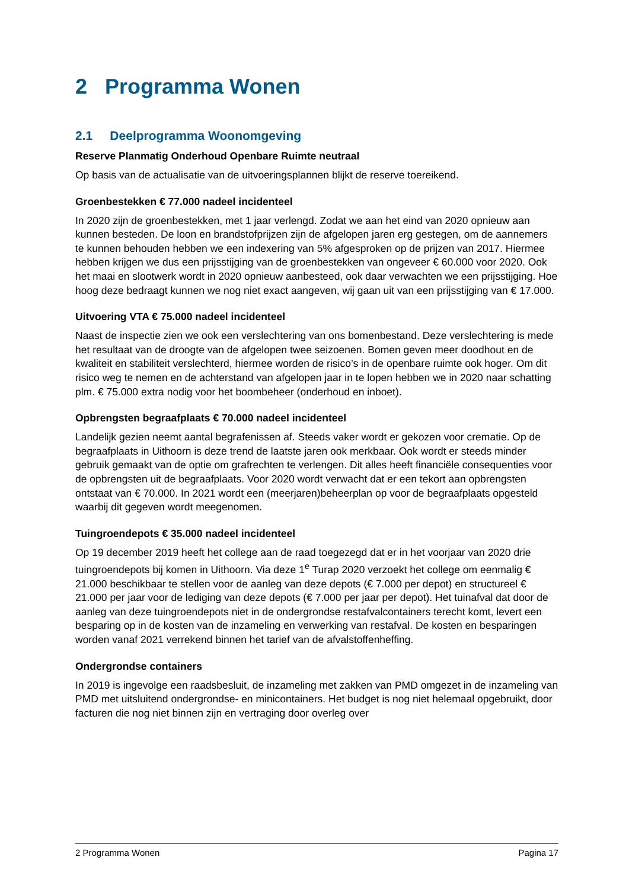2 Programma Wonen
2.1 Deelprogramma Woonomgeving
Reserve Planmatig Onderhoud Openbare Ruimte neutraal
Op basis van de actualisatie van de uitvoeringsplannen blijkt de reserve toereikend.
Groenbestekken € 77.000 nadeel incidenteel
In 2020 zijn de groenbestekken, met 1 jaar verlengd. Zodat we aan het eind van 2020 opnieuw aan kunnen besteden. De loon en brandstofprijzen zijn de afgelopen jaren erg gestegen, om de aannemers te kunnen behouden hebben we een indexering van 5% afgesproken op de prijzen van 2017. Hiermee hebben krijgen we dus een prijsstijging van de groenbestekken van ongeveer € 60.000 voor 2020. Ook het maai en slootwerk wordt in 2020 opnieuw aanbesteed, ook daar verwachten we een prijsstijging. Hoe hoog deze bedraagt kunnen we nog niet exact aangeven, wij gaan uit van een prijsstijging van € 17.000.
Uitvoering VTA € 75.000 nadeel incidenteel
Naast de inspectie zien we ook een verslechtering van ons bomenbestand. Deze verslechtering is mede het resultaat van de droogte van de afgelopen twee seizoenen. Bomen geven meer doodhout en de kwaliteit en stabiliteit verslechterd, hiermee worden de risico’s in de openbare ruimte ook hoger. Om dit risico weg te nemen en de achterstand van afgelopen jaar in te lopen hebben we in 2020 naar schatting plm. € 75.000 extra nodig voor het boombeheer (onderhoud en inboet).
Opbrengsten begraafplaats € 70.000 nadeel incidenteel
Landelijk gezien neemt aantal begrafenissen af. Steeds vaker wordt er gekozen voor crematie. Op de begraafplaats in Uithoorn is deze trend de laatste jaren ook merkbaar. Ook wordt er steeds minder gebruik gemaakt van de optie om grafrechten te verlengen. Dit alles heeft financiële consequenties voor de opbrengsten uit de begraafplaats. Voor 2020 wordt verwacht dat er een tekort aan opbrengsten ontstaat van € 70.000. In 2021 wordt een (meerjaren)beheerplan op voor de begraafplaats opgesteld waarbij dit gegeven wordt meegenomen.
Tuingroendepots € 35.000 nadeel incidenteel
Op 19 december 2019 heeft het college aan de raad toegezegd dat er in het voorjaar van 2020 drie tuingroendepots bij komen in Uithoorn. Via deze 1<sup>e</sup> Turap 2020 verzoekt het college om eenmalig € 21.000 beschikbaar te stellen voor de aanleg van deze depots (€ 7.000 per depot) en structureel € 21.000 per jaar voor de lediging van deze depots (€ 7.000 per jaar per depot). Het tuinafval dat door de aanleg van deze tuingroendepots niet in de ondergrondse restafvalcontainers terecht komt, levert een besparing op in de kosten van de inzameling en verwerking van restafval. De kosten en besparingen worden vanaf 2021 verrekend binnen het tarief van de afvalstoffenheffing.
Ondergrondse containers
In 2019 is ingevolge een raadsbesluit, de inzameling met zakken van PMD omgezet in de inzameling van PMD met uitsluitend ondergrondse- en minicontainers. Het budget is nog niet helemaal opgebruikt, door facturen die nog niet binnen zijn en vertraging door overleg over
2 Programma Wonen Pagina 17